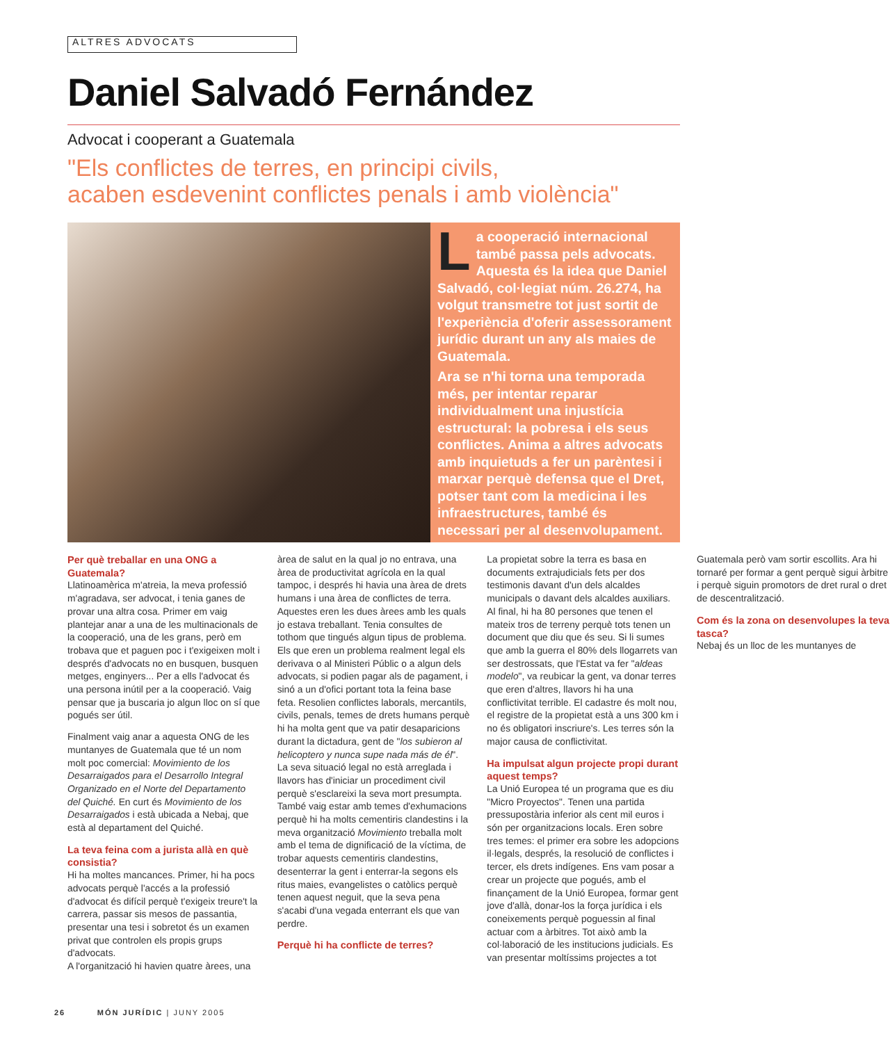ALTRES ADVOCATS
Daniel Salvadó Fernández
Advocat i cooperant a Guatemala
"Els conflictes de terres, en principi civils,
acaben esdevenint conflictes penals i amb violència"
La cooperació internacional també passa pels advocats. Aquesta és la idea que Daniel Salvadó, col·legiat núm. 26.274, ha volgut transmetre tot just sortit de l'experiència d'oferir assessorament jurídic durant un any als maies de Guatemala.
Ara se n'hi torna una temporada més, per intentar reparar individualment una injustícia estructural: la pobresa i els seus conflictes. Anima a altres advocats amb inquietuds a fer un parèntesi i marxar perquè defensa que el Dret, potser tant com la medicina i les infraestructures, també és necessari per al desenvolupament.
Per què treballar en una ONG a Guatemala?
Llatinoamèrica m'atreia, la meva professió m'agradava, ser advocat, i tenia ganes de provar una altra cosa. Primer em vaig plantejar anar a una de les multinacionals de la cooperació, una de les grans, però em trobava que et paguen poc i t'exigeixen molt i després d'advocats no en busquen, busquen metges, enginyers... Per a ells l'advocat és una persona inútil per a la cooperació. Vaig pensar que ja buscaria jo algun lloc on sí que pogués ser útil.
Finalment vaig anar a aquesta ONG de les muntanyes de Guatemala que té un nom molt poc comercial: Movimiento de los Desarraigados para el Desarrollo Integral Organizado en el Norte del Departamento del Quiché. En curt és Movimiento de los Desarraigados i està ubicada a Nebaj, que està al departament del Quiché.
La teva feina com a jurista allà en què consistia?
Hi ha moltes mancances. Primer, hi ha pocs advocats perquè l'accés a la professió d'advocat és difícil perquè t'exigeix treure't la carrera, passar sis mesos de passantia, presentar una tesi i sobretot és un examen privat que controlen els propis grups d'advocats.
A l'organització hi havien quatre àrees, una àrea de salut en la qual jo no entrava, una àrea de productivitat agrícola en la qual tampoc, i després hi havia una àrea de drets humans i una àrea de conflictes de terra. Aquestes eren les dues àrees amb les quals jo estava treballant. Tenia consultes de tothom que tingués algun tipus de problema. Els que eren un problema realment legal els derivava o al Ministeri Públic o a algun dels advocats, si podien pagar als de pagament, i sinó a un d'ofici portant tota la feina base feta. Resolien conflictes laborals, mercantils, civils, penals, temes de drets humans perquè hi ha molta gent que va patir desaparicions durant la dictadura, gent de "los subieron al helicoptero y nunca supe nada más de él". La seva situació legal no està arreglada i llavors has d'iniciar un procediment civil perquè s'esclareixi la seva mort presumpta. També vaig estar amb temes d'exhumacions perquè hi ha molts cementiris clandestins i la meva organització Movimiento treballa molt amb el tema de dignificació de la víctima, de trobar aquests cementiris clandestins, desenterrar la gent i enterrar-la segons els ritus maies, evangelistes o catòlics perquè tenen aquest neguit, que la seva pena s'acabi d'una vegada enterrant els que van perdre.
Perquè hi ha conflicte de terres?
La propietat sobre la terra es basa en documents extrajudicials fets per dos testimonis davant d'un dels alcaldes municipals o davant dels alcaldes auxiliars. Al final, hi ha 80 persones que tenen el mateix tros de terreny perquè tots tenen un document que diu que és seu. Si li sumes que amb la guerra el 80% dels llogarrets van ser destrossats, que l'Estat va fer "aldeas modelo", va reubicar la gent, va donar terres que eren d'altres, llavors hi ha una conflictivitat terrible. El cadastre és molt nou, el registre de la propietat està a uns 300 km i no és obligatori inscriure's. Les terres són la major causa de conflictivitat.
Ha impulsat algun projecte propi durant aquest temps?
La Unió Europea té un programa que es diu "Micro Proyectos". Tenen una partida pressupostària inferior als cent mil euros i són per organitzacions locals. Eren sobre tres temes: el primer era sobre les adopcions il·legals, després, la resolució de conflictes i tercer, els drets indígenes. Ens vam posar a crear un projecte que pogués, amb el finançament de la Unió Europea, formar gent jove d'allà, donar-los la força jurídica i els coneixements perquè poguessin al final actuar com a àrbitres. Tot això amb la col·laboració de les institucions judicials. Es van presentar moltíssims projectes a tot Guatemala però vam sortir escollits. Ara hi tornaré per formar a gent perquè sigui àrbitre i perquè siguin promotors de dret rural o dret de descentralització.
Com és la zona on desenvolupes la teva tasca?
Nebaj és un lloc de les muntanyes de
26 MÓN JURÍDIC | JUNY 2005